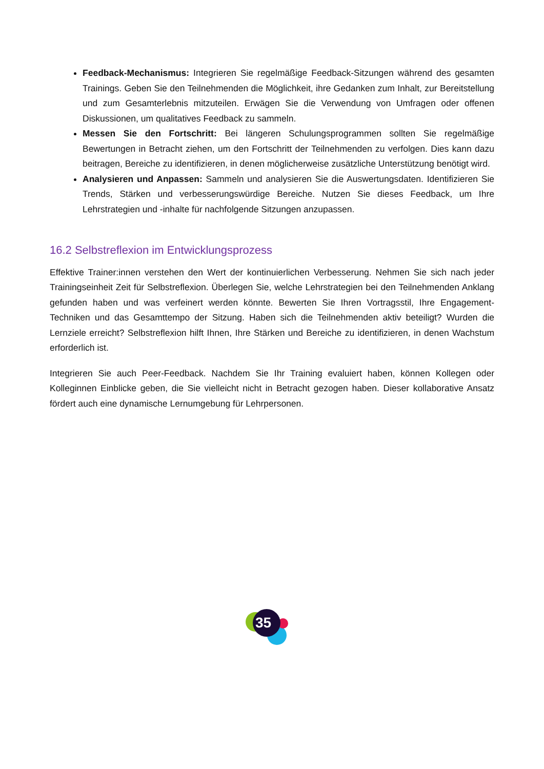Feedback-Mechanismus: Integrieren Sie regelmäßige Feedback-Sitzungen während des gesamten Trainings. Geben Sie den Teilnehmenden die Möglichkeit, ihre Gedanken zum Inhalt, zur Bereitstellung und zum Gesamterlebnis mitzuteilen. Erwägen Sie die Verwendung von Umfragen oder offenen Diskussionen, um qualitatives Feedback zu sammeln.
Messen Sie den Fortschritt: Bei längeren Schulungsprogrammen sollten Sie regelmäßige Bewertungen in Betracht ziehen, um den Fortschritt der Teilnehmenden zu verfolgen. Dies kann dazu beitragen, Bereiche zu identifizieren, in denen möglicherweise zusätzliche Unterstützung benötigt wird.
Analysieren und Anpassen: Sammeln und analysieren Sie die Auswertungsdaten. Identifizieren Sie Trends, Stärken und verbesserungswürdige Bereiche. Nutzen Sie dieses Feedback, um Ihre Lehrstrategien und -inhalte für nachfolgende Sitzungen anzupassen.
16.2 Selbstreflexion im Entwicklungsprozess
Effektive Trainer:innen verstehen den Wert der kontinuierlichen Verbesserung. Nehmen Sie sich nach jeder Trainingseinheit Zeit für Selbstreflexion. Überlegen Sie, welche Lehrstrategien bei den Teilnehmenden Anklang gefunden haben und was verfeinert werden könnte. Bewerten Sie Ihren Vortragsstil, Ihre Engagement-Techniken und das Gesamttempo der Sitzung. Haben sich die Teilnehmenden aktiv beteiligt? Wurden die Lernziele erreicht? Selbstreflexion hilft Ihnen, Ihre Stärken und Bereiche zu identifizieren, in denen Wachstum erforderlich ist.
Integrieren Sie auch Peer-Feedback. Nachdem Sie Ihr Training evaluiert haben, können Kollegen oder Kolleginnen Einblicke geben, die Sie vielleicht nicht in Betracht gezogen haben. Dieser kollaborative Ansatz fördert auch eine dynamische Lernumgebung für Lehrpersonen.
35